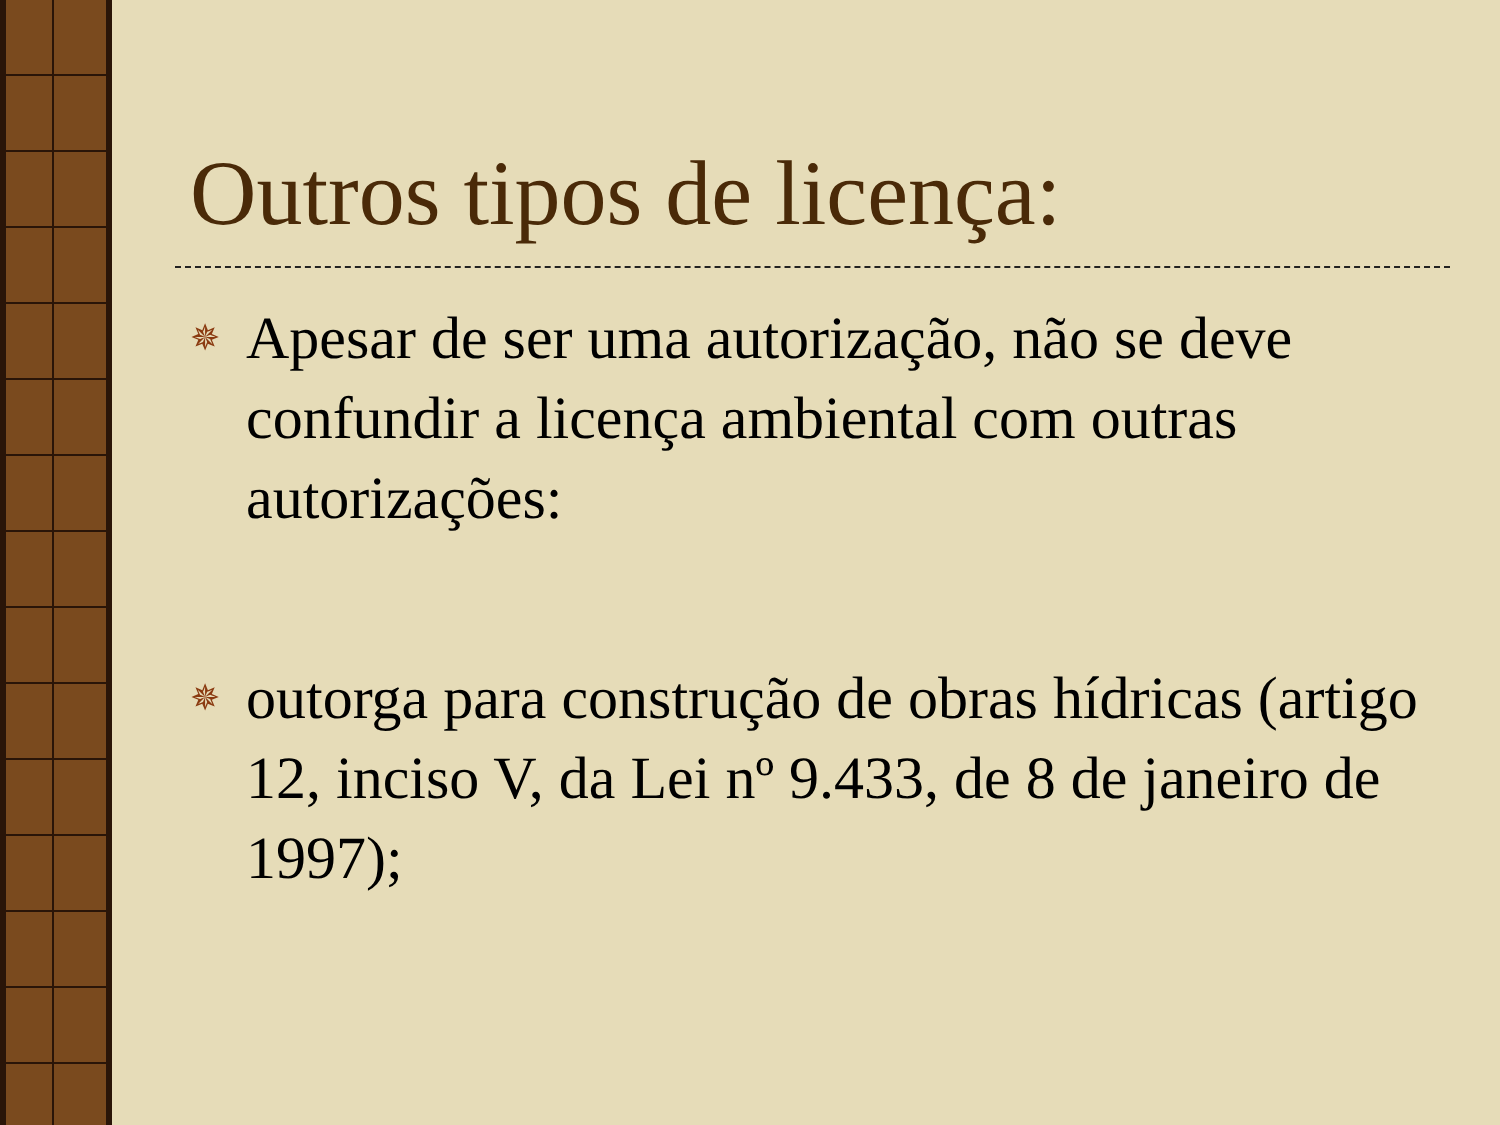Outros tipos de licença:
✵
Apesar de ser uma autorização, não se deve confundir a licença ambiental com outras autorizações:
✵
outorga para construção de obras hídricas (artigo 12, inciso V, da Lei nº 9.433, de 8 de janeiro de 1997);